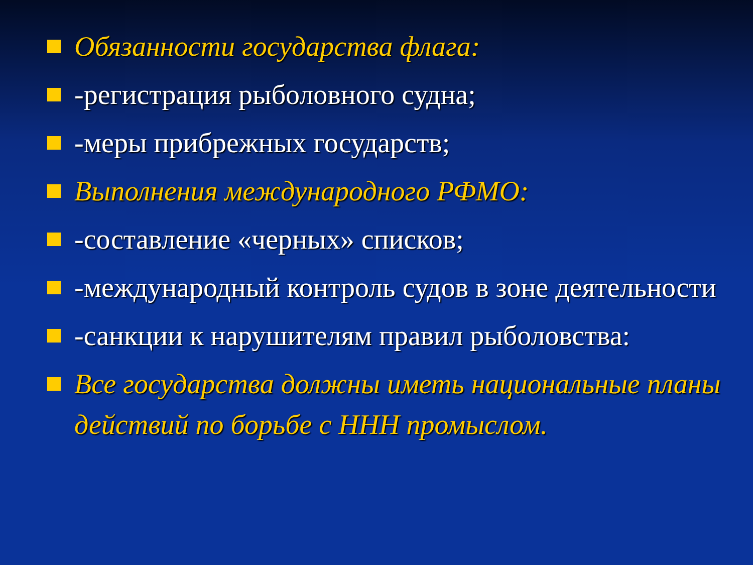Обязанности государства флага:
-регистрация рыболовного судна;
-меры прибрежных государств;
Выполнения международного РФМО:
-составление «черных» списков;
-международный контроль судов в зоне деятельности
-санкции к нарушителям правил рыболовства:
Все государства должны иметь национальные планы действий по борьбе с ННН промыслом.